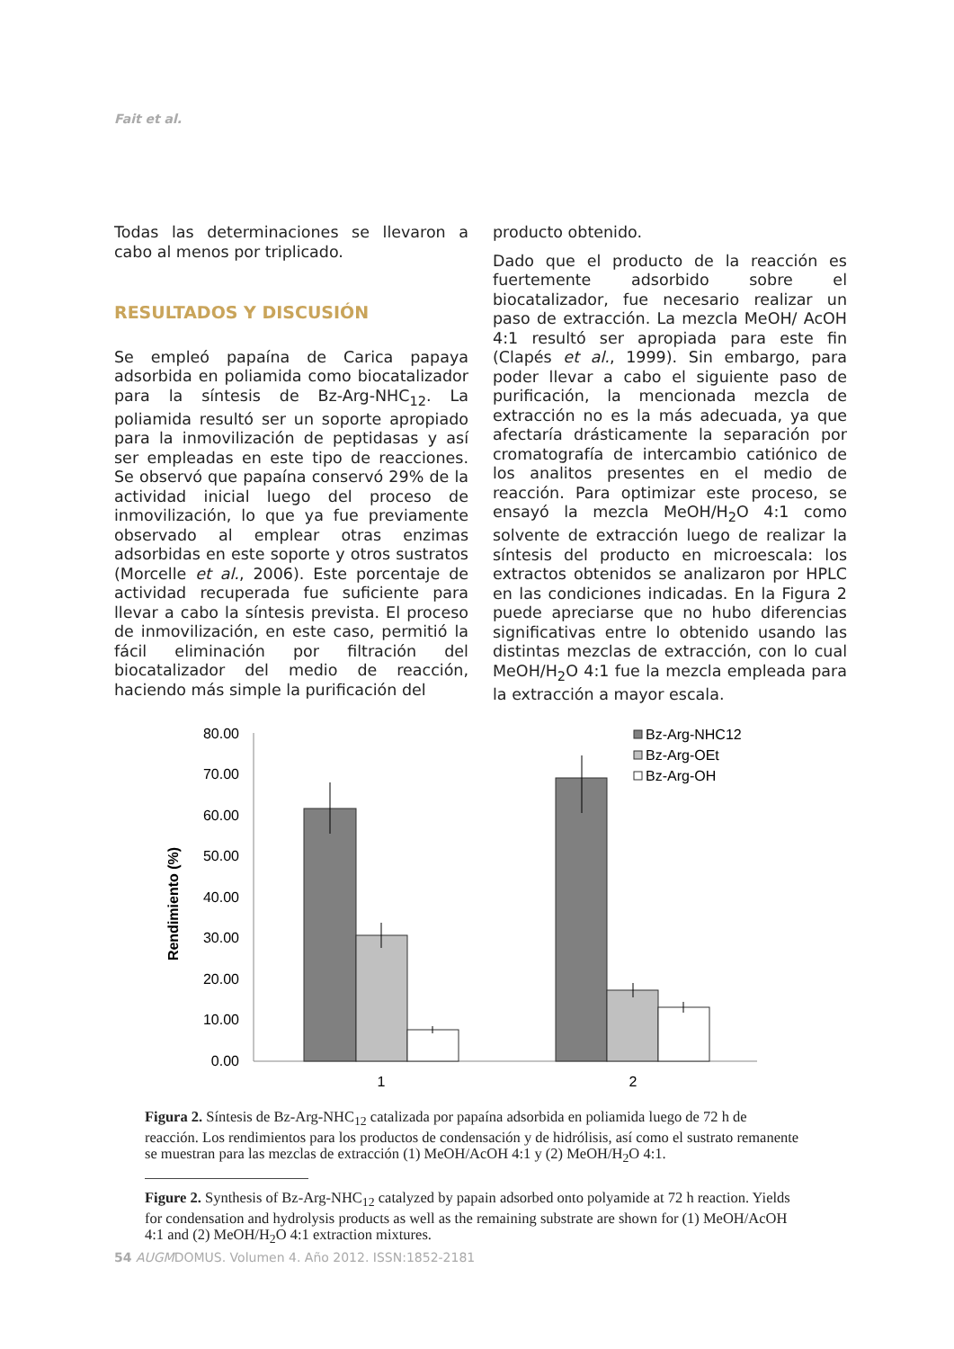Fait et al.
Todas las determinaciones se llevaron a cabo al menos por triplicado.
RESULTADOS Y DISCUSIÓN
Se empleó papaína de Carica papaya adsorbida en poliamida como biocatalizador para la síntesis de Bz-Arg-NHC<sub>12</sub>. La poliamida resultó ser un soporte apropiado para la inmovilización de peptidasas y así ser empleadas en este tipo de reacciones. Se observó que papaína conservó 29% de la actividad inicial luego del proceso de inmovilización, lo que ya fue previamente observado al emplear otras enzimas adsorbidas en este soporte y otros sustratos (Morcelle et al., 2006). Este porcentaje de actividad recuperada fue suficiente para llevar a cabo la síntesis prevista. El proceso de inmovilización, en este caso, permitió la fácil eliminación por filtración del biocatalizador del medio de reacción, haciendo más simple la purificación del
producto obtenido.
Dado que el producto de la reacción es fuertemente adsorbido sobre el biocatalizador, fue necesario realizar un paso de extracción. La mezcla MeOH/ AcOH 4:1 resultó ser apropiada para este fin (Clapés et al., 1999). Sin embargo, para poder llevar a cabo el siguiente paso de purificación, la mencionada mezcla de extracción no es la más adecuada, ya que afectaría drásticamente la separación por cromatografía de intercambio catiónico de los analitos presentes en el medio de reacción. Para optimizar este proceso, se ensayó la mezcla MeOH/H<sub>2</sub>O 4:1 como solvente de extracción luego de realizar la síntesis del producto en microescala: los extractos obtenidos se analizaron por HPLC en las condiciones indicadas. En la Figura 2 puede apreciarse que no hubo diferencias significativas entre lo obtenido usando las distintas mezclas de extracción, con lo cual MeOH/H<sub>2</sub>O 4:1 fue la mezcla empleada para la extracción a mayor escala.
Rendimiento (%)
80.00
70.00
60.00
50.00
40.00
30.00
20.00
10.00
0.00
1
2
Bz-Arg-NHC12
Bz-Arg-OEt
Bz-Arg-OH
Figura 2. Síntesis de Bz-Arg-NHC<sub>12</sub> catalizada por papaína adsorbida en poliamida luego de 72 h de reacción. Los rendimientos para los productos de condensación y de hidrólisis, así como el sustrato remanente se muestran para las mezclas de extracción (1) MeOH/AcOH 4:1 y (2) MeOH/H<sub>2</sub>O 4:1.
Figure 2. Synthesis of Bz-Arg-NHC<sub>12</sub> catalyzed by papain adsorbed onto polyamide at 72 h reaction. Yields for condensation and hydrolysis products as well as the remaining substrate are shown for (1) MeOH/AcOH 4:1 and (2) MeOH/H<sub>2</sub>O 4:1 extraction mixtures.
54 AUGMDOMUS. Volumen 4. Año 2012. ISSN:1852-2181